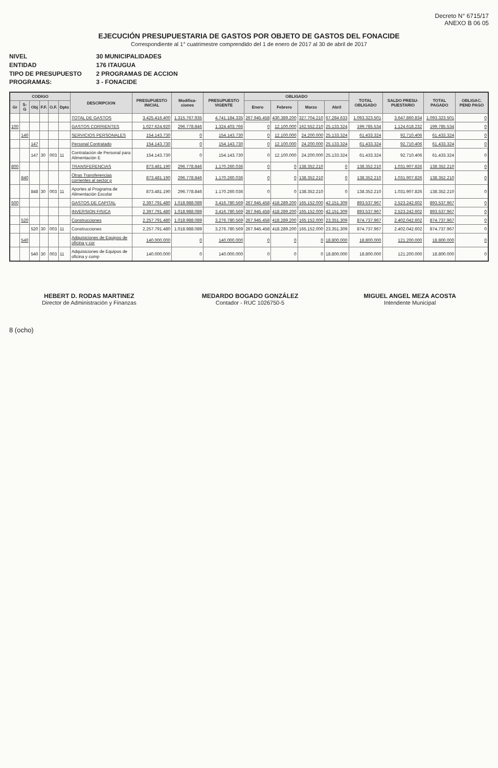Decreto N° 6715/17
ANEXO B 06 05
EJECUCIÓN PRESUPUESTARIA DE GASTOS POR OBJETO DE GASTOS DEL FONACIDE
Correspondiente al 1° cuatrimestre comprendido del 1 de enero de 2017 al 30 de abril de 2017
NIVEL 30 MUNICIPALIDADES
ENTIDAD 176 ITAUGUA
TIPO DE PRESUPUESTO 2 PROGRAMAS DE ACCION
PROGRAMAS: 3 - FONACIDE
| CODIGO | | | | | | DESCRIPCION | PRESUPUESTO INICIAL | Modifica-ciones | PRESUPUESTO VIGENTE | OBLIGADO | | | | TOTAL OBLIGADO | SALDO PRESU-PUESTARIO | TOTAL PAGADO | OBLIGAC. PEND PAGO |
| --- | --- | --- | --- | --- | --- | --- | --- | --- | --- | --- | --- | --- | --- | --- | --- | --- | --- |
| Gr | S-G | Obj | F.F. | O.F. | Dpto | | | | | Enero | Febrero | Marzo | Abril | | | | |
| | | | | | | TOTAL DE GASTOS | 3.425.416.400 | 1.315.767.935 | 4.741.184.335 | 267.945.458 | 430.389.200 | 327.704.210 | 67.284.633 | 1.093.323.501 | 3.647.860.834 | 1.093.323.501 | 0 |
| 100 | | | | | | GASTOS CORRIENTES | 1.027.624.920 | 296.778.846 | 1.324.403.766 | 0 | 12.100.000 | 162.552.210 | 25.133.324 | 199.785.534 | 1.124.618.232 | 199.785.534 | 0 |
| | 140 | | | | | SERVICIOS PERSONALES | 154.143.730 | 0 | 154.143.730 | 0 | 12.100.000 | 24.200.000 | 25.133.324 | 61.433.324 | 92.710.406 | 61.433.324 | 0 |
| | | 147 | | | | Personal Contratado | 154.143.730 | 0 | 154.143.730 | 0 | 12.100.000 | 24.200.000 | 25.133.324 | 61.433.324 | 92.710.406 | 61.433.324 | 0 |
| | | 147 | 30 | 003 | 11 | Contratación de Personal para Alimentación E | 154.143.730 | 0 | 154.143.730 | 0 | 12.100.000 | 24.200.000 | 25.133.324 | 61.433.324 | 92.710.406 | 61.433.324 | 0 |
| 800 | | | | | | TRANSFERENCIAS | 873.481.190 | 296.778.846 | 1.170.260.036 | 0 | 0 | 138.352.210 | 0 | 138.352.210 | 1.031.907.826 | 138.352.210 | 0 |
| | 840 | | | | | Otras Transferencias corrientes al sector p | 873.481.190 | 296.778.846 | 1.170.260.036 | 0 | 0 | 138.352.210 | 0 | 138.352.210 | 1.031.907.826 | 138.352.210 | 0 |
| | | 848 | 30 | 003 | 11 | Aportes al Programa de Alimentación Escolar | 873.481.190 | 296.778.846 | 1.170.260.036 | 0 | 0 | 138.352.210 | 0 | 138.352.210 | 1.031.907.826 | 138.352.210 | 0 |
| 500 | | | | | | GASTOS DE CAPITAL | 2.397.791.480 | 1.018.988.089 | 3.416.780.569 | 267.945.458 | 418.289.200 | 165.152.000 | 42.151.309 | 893.537.967 | 2.523.242.602 | 893.537.967 | 0 |
| | | | | | | INVERSION FISICA | 2.397.791.480 | 1.018.988.089 | 3.416.780.569 | 267.945.458 | 418.289.200 | 165.152.000 | 42.151.309 | 893.537.967 | 2.523.242.602 | 893.537.967 | 0 |
| | 520 | | | | | Construcciones | 2.257.791.480 | 1.018.988.089 | 3.276.780.569 | 267.945.458 | 418.289.200 | 165.152.000 | 23.351.309 | 874.737.967 | 2.402.042.602 | 874.737.967 | 0 |
| | | 520 | 30 | 003 | 11 | Construcciones | 2.257.791.480 | 1.018.988.089 | 3.276.780.569 | 267.945.458 | 418.289.200 | 165.152.000 | 23.351.309 | 874.737.967 | 2.402.042.602 | 874.737.967 | 0 |
| | 540 | | | | | Adquisiciones de Equipos de oficina y cor | 140.000.000 | 0 | 140.000.000 | 0 | 0 | 0 | 18.800.000 | 18.800.000 | 121.200.000 | 18.800.000 | 0 |
| | | 540 | 30 | 003 | 11 | Adquisiciones de Equipos de oficina y comp | 140.000.000 | 0 | 140.000.000 | 0 | 0 | 0 | 18.800.000 | 18.800.000 | 121.200.000 | 18.800.000 | 0 |
HEBERT D. RODAS MARTINEZ
Director de Administración y Finanzas
MEDARDO BOGADO GONZÁLEZ
Contador - RUC 1026750-5
MIGUEL ANGEL MEZA ACOSTA
Intendente Municipal
8 (ocho)